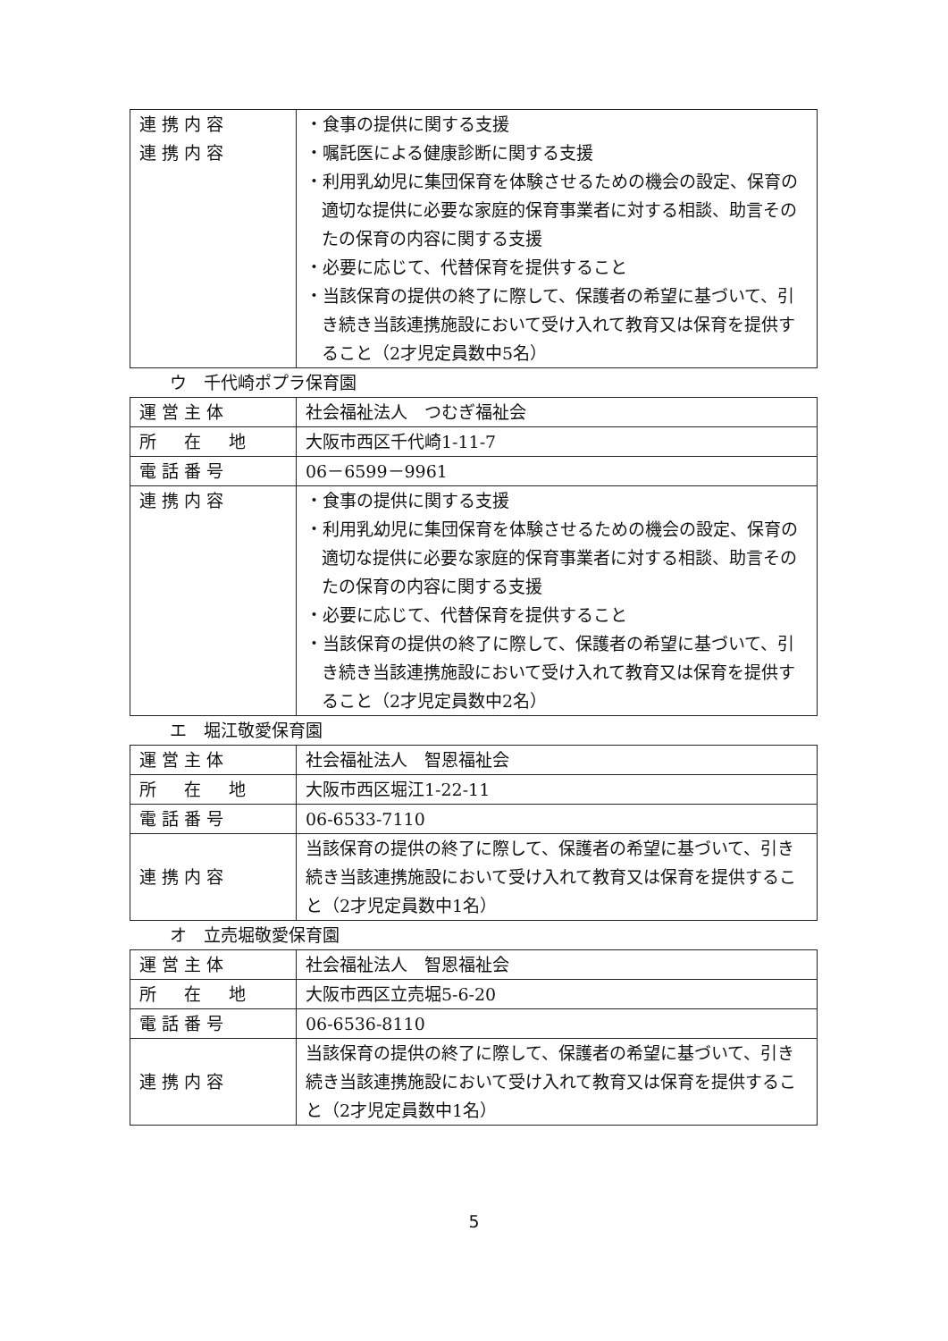| 連携内容 連携内容 | ・食事の提供に関する支援 ・嘱託医による健康診断に関する支援 ・利用乳幼児に集団保育を体験させるための機会の設定、保育の適切な提供に必要な家庭的保育事業者に対する相談、助言そのたの保育の内容に関する支援 ・必要に応じて、代替保育を提供すること ・当該保育の提供の終了に際して、保護者の希望に基づいて、引き続き当該連携施設において受け入れて教育又は保育を提供すること（2才児定員数中5名） |
ウ　千代崎ポプラ保育園
| 運営主体 | 社会福祉法人 つむぎ福祉会 |
| 所 在 地 | 大阪市西区千代崎1-11-7 |
| 電話番号 | 06－6599－9961 |
| 連携内容 | ・食事の提供に関する支援 ・利用乳幼児に集団保育を体験させるための機会の設定、保育の適切な提供に必要な家庭的保育事業者に対する相談、助言そのたの保育の内容に関する支援 ・必要に応じて、代替保育を提供すること ・当該保育の提供の終了に際して、保護者の希望に基づいて、引き続き当該連携施設において受け入れて教育又は保育を提供すること（2才児定員数中2名） |
エ　堀江敬愛保育園
| 運営主体 | 社会福祉法人 智恩福祉会 |
| 所 在 地 | 大阪市西区堀江1-22-11 |
| 電話番号 | 06-6533-7110 |
| 連携内容 | 当該保育の提供の終了に際して、保護者の希望に基づいて、引き続き当該連携施設において受け入れて教育又は保育を提供すること（2才児定員数中1名） |
オ　立売堀敬愛保育園
| 運営主体 | 社会福祉法人 智恩福祉会 |
| 所 在 地 | 大阪市西区立売堀5-6-20 |
| 電話番号 | 06-6536-8110 |
| 連携内容 | 当該保育の提供の終了に際して、保護者の希望に基づいて、引き続き当該連携施設において受け入れて教育又は保育を提供すること（2才児定員数中1名） |
5